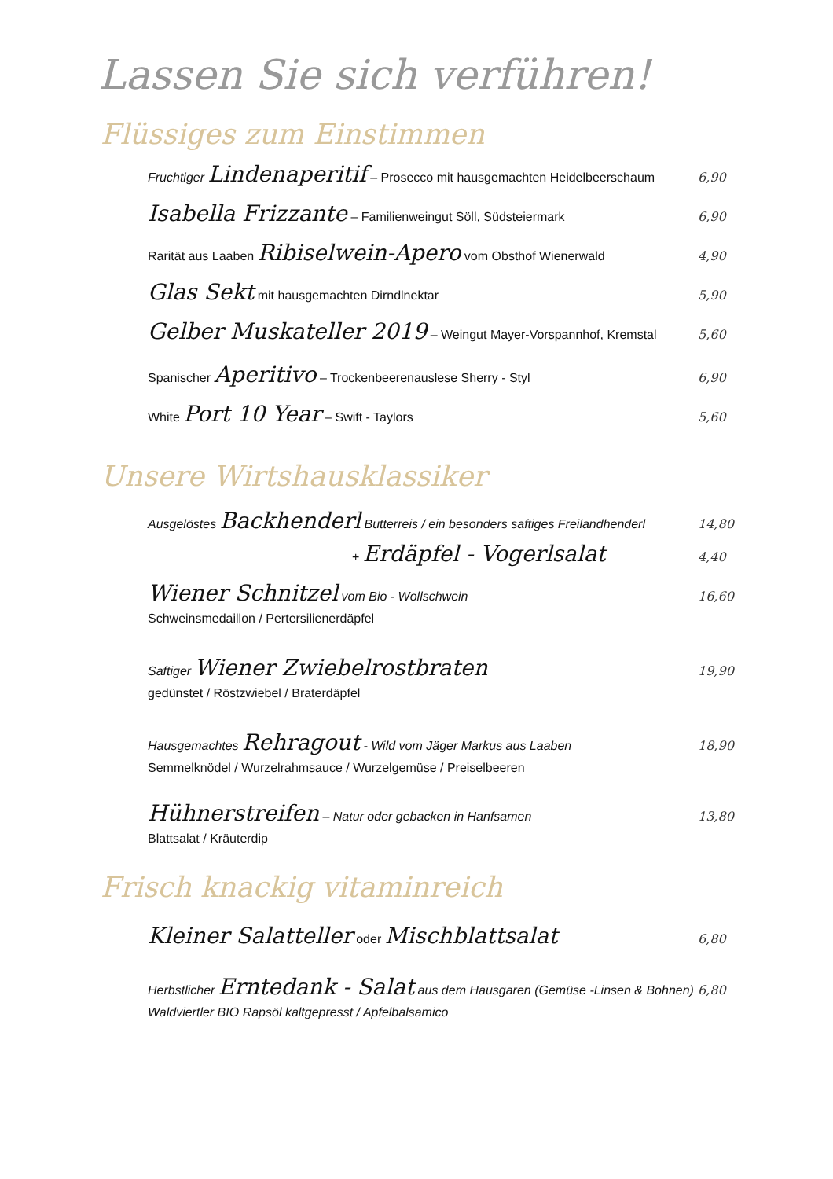Lassen Sie sich verführen!
Flüssiges zum Einstimmen
Fruchtiger Lindenaperitif – Prosecco mit hausgemachten Heidelbeerschaum 6,90
Isabella Frizzante – Familienweingut Söll, Südsteiermark 6,90
Rarität aus Laaben Ribiselwein-Apero vom Obsthof Wienerwald 4,90
Glas Sekt mit hausgemachten Dirndlnektar 5,90
Gelber Muskateller 2019 – Weingut Mayer-Vorspannhof, Kremstal 5,60
Spanischer Aperitivo – Trockenbeerenauslese Sherry - Styl 6,90
White Port 10 Year – Swift - Taylors 5,60
Unsere Wirtshausklassiker
Ausgelöstes Backhenderl Butterreis / ein besonders saftiges Freilandhenderl 14,80
+ Erdäpfel - Vogerlsalat 4,40
Wiener Schnitzel vom Bio - Wollschwein 16,60
Schweinsmedaillon / Pertersilienerdäpfel
Saftiger Wiener Zwiebelrostbraten 19,90
gedünstet / Röstzwiebel / Braterdäpfel
Hausgemachtes Rehragout - Wild vom Jäger Markus aus Laaben 18,90
Semmelknödel / Wurzelrahmsauce / Wurzelgemüse / Preiselbeeren
Hühnerstreifen – Natur oder gebacken in Hanfsamen 13,80
Blattsalat / Kräuterdip
Frisch knackig vitaminreich
Kleiner Salatteller oder Mischblattsalat 6,80
Herbstlicher Erntedank - Salat aus dem Hausgaren (Gemüse -Linsen & Bohnen) 6,80
Waldviertler BIO Rapsöl kaltgepresst / Apfelbalsamico